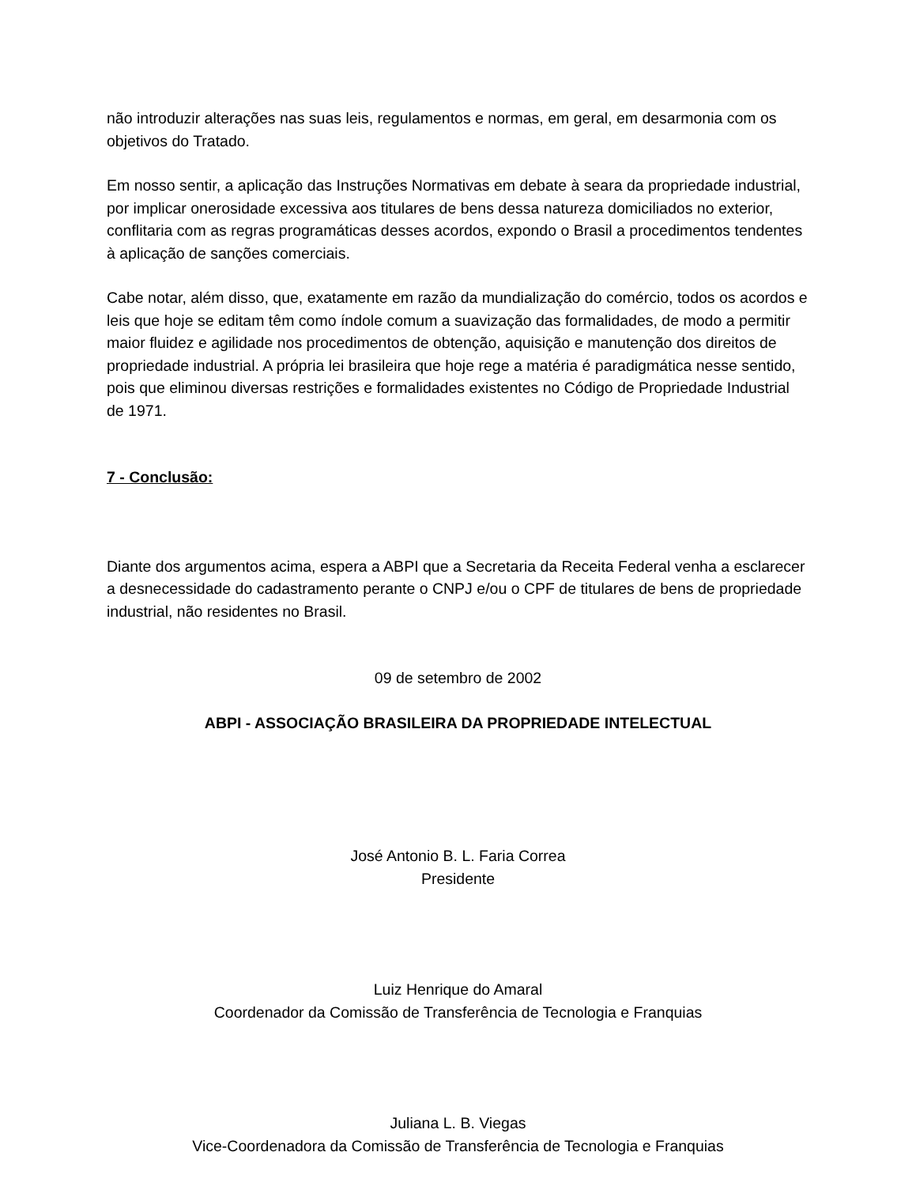não introduzir alterações nas suas leis, regulamentos e normas, em geral, em desarmonia com os objetivos do Tratado.
Em nosso sentir, a aplicação das Instruções Normativas em debate à seara da propriedade industrial, por implicar onerosidade excessiva aos titulares de bens dessa natureza domiciliados no exterior, conflitaria com as regras programáticas desses acordos, expondo o Brasil a procedimentos tendentes à aplicação de sanções comerciais.
Cabe notar, além disso, que, exatamente em razão da mundialização do comércio, todos os acordos e leis que hoje se editam têm como índole comum a suavização das formalidades, de modo a permitir maior fluidez e agilidade nos procedimentos de obtenção, aquisição e manutenção dos direitos de propriedade industrial. A própria lei brasileira que hoje rege a matéria é paradigmática nesse sentido, pois que eliminou diversas restrições e formalidades existentes no Código de Propriedade Industrial de 1971.
7 - Conclusão:
Diante dos argumentos acima, espera a ABPI que a Secretaria da Receita Federal venha a esclarecer a desnecessidade do cadastramento perante o CNPJ e/ou o CPF de titulares de bens de propriedade industrial, não residentes no Brasil.
09 de setembro de 2002
ABPI - ASSOCIAÇÃO BRASILEIRA DA PROPRIEDADE INTELECTUAL
José Antonio B. L. Faria Correa
Presidente
Luiz Henrique do Amaral
Coordenador da Comissão de Transferência de Tecnologia e Franquias
Juliana L. B. Viegas
Vice-Coordenadora da Comissão de Transferência de Tecnologia e Franquias